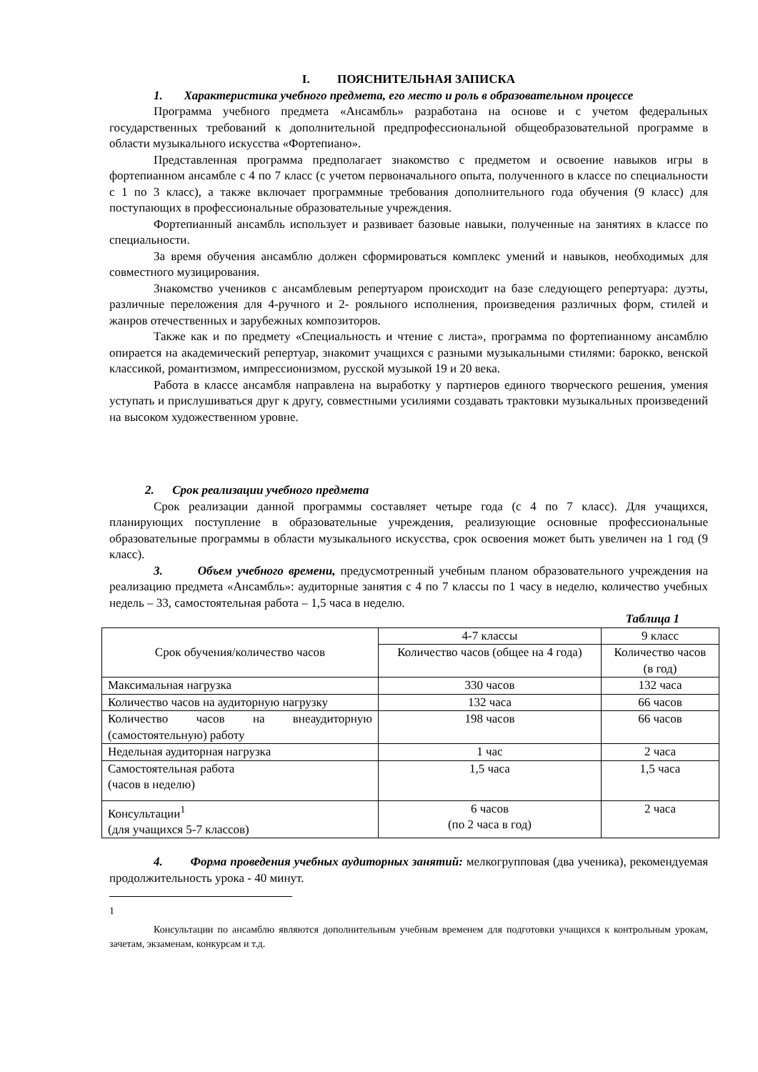I. ПОЯСНИТЕЛЬНАЯ ЗАПИСКА
1. Характеристика учебного предмета, его место и роль в образовательном процессе
Программа учебного предмета «Ансамбль» разработана на основе и с учетом федеральных государственных требований к дополнительной предпрофессиональной общеобразовательной программе в области музыкального искусства «Фортепиано».
Представленная программа предполагает знакомство с предметом и освоение навыков игры в фортепианном ансамбле с 4 по 7 класс (с учетом первоначального опыта, полученного в классе по специальности с 1 по 3 класс), а также включает программные требования дополнительного года обучения (9 класс) для поступающих в профессиональные образовательные учреждения.
Фортепианный ансамбль использует и развивает базовые навыки, полученные на занятиях в классе по специальности.
За время обучения ансамблю должен сформироваться комплекс умений и навыков, необходимых для совместного музицирования.
Знакомство учеников с ансамблевым репертуаром происходит на базе следующего репертуара: дуэты, различные переложения для 4-ручного и 2- рояльного исполнения, произведения различных форм, стилей и жанров отечественных и зарубежных композиторов.
Также как и по предмету «Специальность и чтение с листа», программа по фортепианному ансамблю опирается на академический репертуар, знакомит учащихся с разными музыкальными стилями: барокко, венской классикой, романтизмом, импрессионизмом, русской музыкой 19 и 20 века.
Работа в классе ансамбля направлена на выработку у партнеров единого творческого решения, умения уступать и прислушиваться друг к другу, совместными усилиями создавать трактовки музыкальных произведений на высоком художественном уровне.
2. Срок реализации учебного предмета
Срок реализации данной программы составляет четыре года (с 4 по 7 класс). Для учащихся, планирующих поступление в образовательные учреждения, реализующие основные профессиональные образовательные программы в области музыкального искусства, срок освоения может быть увеличен на 1 год (9 класс).
3. Объем учебного времени, предусмотренный учебным планом образовательного учреждения на реализацию предмета «Ансамбль»: аудиторные занятия с 4 по 7 классы по 1 часу в неделю, количество учебных недель – 33, самостоятельная работа – 1,5 часа в неделю.
Таблица 1
| Срок обучения/количество часов | 4-7 классы | 9 класс |
| | Количество часов (общее на 4 года) | Количество часов (в год) |
| Максимальная нагрузка | 330 часов | 132 часа |
| Количество часов на аудиторную нагрузку | 132 часа | 66 часов |
| Количество часов на внеаудиторную (самостоятельную) работу | 198 часов | 66 часов |
| Недельная аудиторная нагрузка | 1 час | 2 часа |
| Самостоятельная работа (часов в неделю) | 1,5 часа | 1,5 часа |
| Консультации<sup>1</sup> (для учащихся 5-7 классов) | 6 часов (по 2 часа в год) | 2 часа |
4. Форма проведения учебных аудиторных занятий: мелкогрупповая (два ученика), рекомендуемая продолжительность урока - 40 минут.
1
Консультации по ансамблю являются дополнительным учебным временем для подготовки учащихся к контрольным урокам, зачетам, экзаменам, конкурсам и т.д.